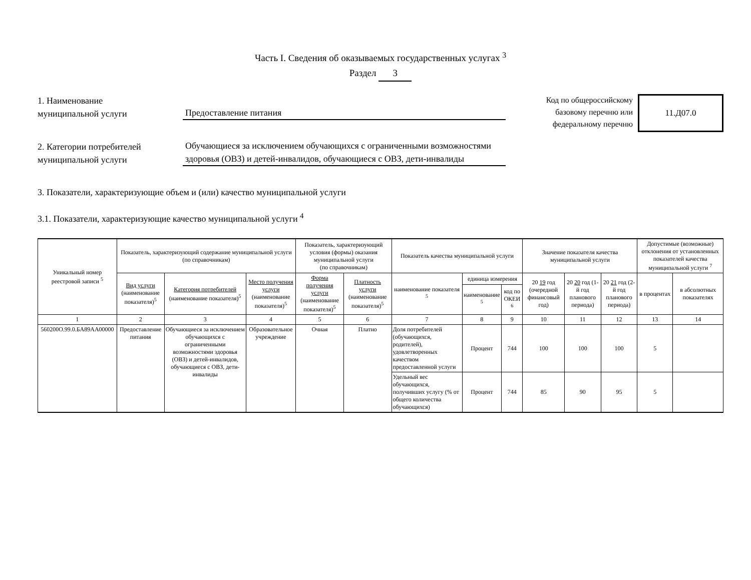Часть I. Сведения об оказываемых государственных услугах <sup>3</sup>
Раздел 3
1. Наименование
муниципальной услуги
Предоставление питания
2. Категории потребителей
муниципальной услуги
Обучающиеся за исключением обучающихся с ограниченными возможностями здоровья (ОВЗ) и детей-инвалидов, обучающиеся с ОВЗ, дети-инвалиды
Код по общероссийскому
базовому перечню или
федеральному перечню
11.Д07.0
3. Показатели, характеризующие объем и (или) качество муниципальной услуги
3.1. Показатели, характеризующие качество муниципальной услуги <sup>4</sup>
| Уникальный номер реестровой записи <sup>5</sup> | Показатель, характеризующий содержание муниципальной услуги (по справочникам) | | | Показатель, характеризующий условия (формы) оказания муниципальной услуги (по справочникам) | | Показатель качества муниципальной услуги | | | Значение показателя качества муниципальной услуги | | | Допустимые (возможные) отклонения от установленных показателей качества муниципальной услуги <sup>7</sup> | |
| --- | --- | --- | --- | --- | --- | --- | --- | --- | --- | --- | --- | --- | --- |
| | Вид услуги (наименование показателя)<sup>5</sup> | Категория потребителей (наименование показателя)<sup>5</sup> | Место получения услуги (наименование показателя)<sup>5</sup> | Форма получения услуги (наименование показателя)<sup>5</sup> | Платность услуги (наименование показателя)<sup>5</sup> | наименование показателя <sup>5</sup> | единица измерения | | 20 19 год (очередной финансовый год) | 20 20 год (1-й год планового периода) | 20 21 год (2-й год планового периода) | в процентах | в абсолютных показателях |
| | | | | | | | наименование <sup>5</sup> | код по ОКЕИ <sup>6</sup> | | | | | |
| 1 | 2 | 3 | 4 | 5 | 6 | 7 | 8 | 9 | 10 | 11 | 12 | 13 | 14 |
| 560200О.99.0.БА89АА00000 | Предоставление питания | Обучающиеся за исключением обучающихся с ограниченными возможностями здоровья (ОВЗ) и детей-инвалидов, обучающиеся с ОВЗ, дети-инвалиды | Образовательное учреждение | Очная | Платно | Доля потребителей (обучающихся, родителей), удовлетворенных качеством предоставленной услуги | Процент | 744 | 100 | 100 | 100 | 5 | |
| | | | | | | Удельный вес обучающихся, получивших услугу (% от общего количества обучающихся) | Процент | 744 | 85 | 90 | 95 | 5 | |